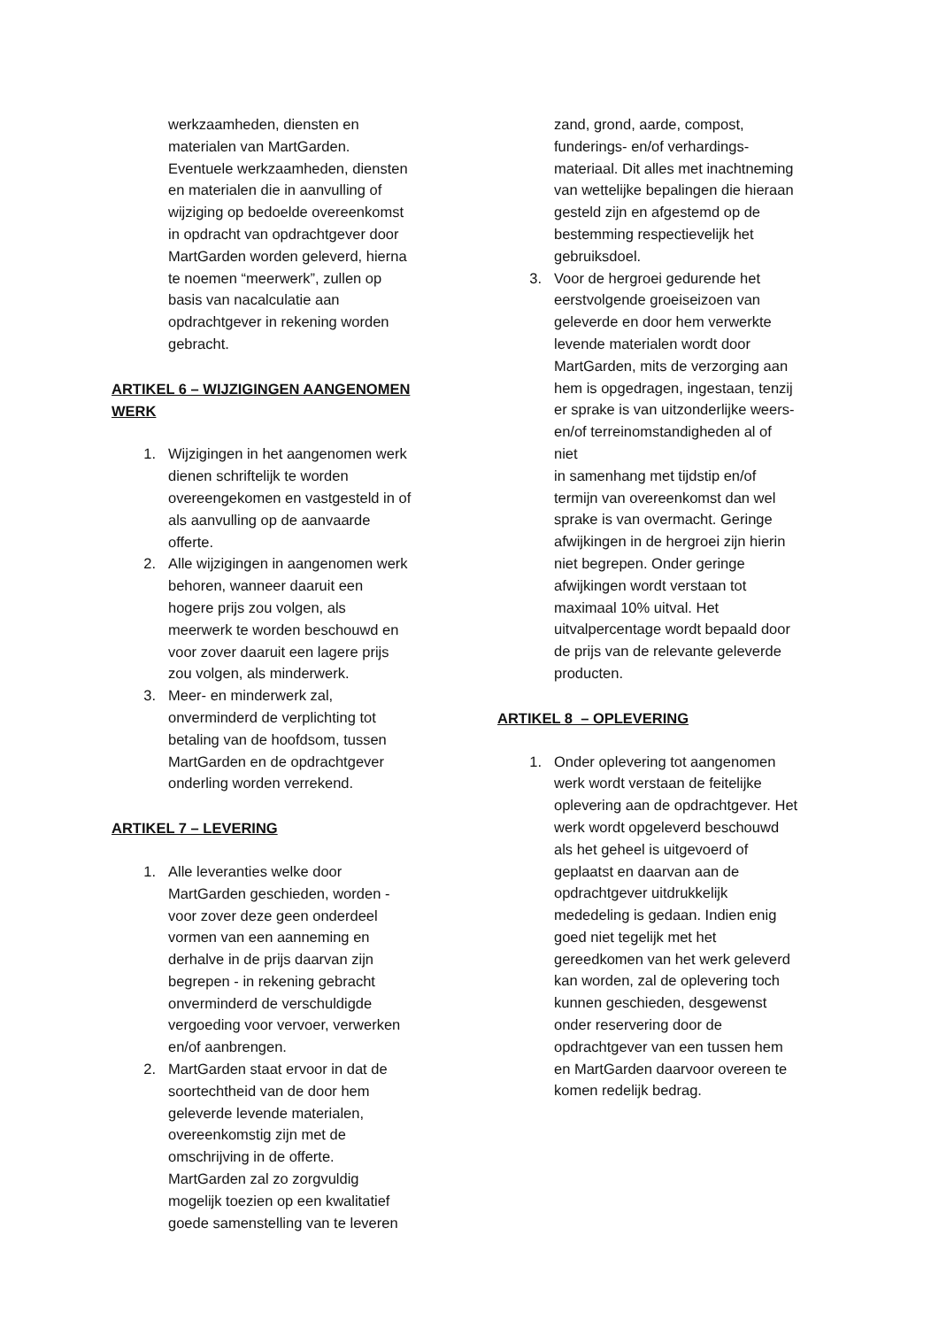werkzaamheden, diensten en materialen van MartGarden. Eventuele werkzaamheden, diensten en materialen die in aanvulling of wijziging op bedoelde overeenkomst in opdracht van opdrachtgever door MartGarden worden geleverd, hierna te noemen “meerwerk”, zullen op basis van nacalculatie aan opdrachtgever in rekening worden gebracht.
ARTIKEL 6 – WIJZIGINGEN AANGENOMEN WERK
1. Wijzigingen in het aangenomen werk dienen schriftelijk te worden overeengekomen en vastgesteld in of als aanvulling op de aanvaarde offerte.
2. Alle wijzigingen in aangenomen werk behoren, wanneer daaruit een hogere prijs zou volgen, als meerwerk te worden beschouwd en voor zover daaruit een lagere prijs zou volgen, als minderwerk.
3. Meer- en minderwerk zal, onverminderd de verplichting tot betaling van de hoofdsom, tussen MartGarden en de opdrachtgever onderling worden verrekend.
ARTIKEL 7 – LEVERING
1. Alle leveranties welke door MartGarden geschieden, worden - voor zover deze geen onderdeel vormen van een aanneming en derhalve in de prijs daarvan zijn begrepen - in rekening gebracht onverminderd de verschuldigde vergoeding voor vervoer, verwerken en/of aanbrengen.
2. MartGarden staat ervoor in dat de soortechtheid van de door hem geleverde levende materialen, overeenkomstig zijn met de omschrijving in de offerte. MartGarden zal zo zorgvuldig mogelijk toezien op een kwalitatief goede samenstelling van te leveren
zand, grond, aarde, compost, funderings- en/of verhardings-materiaal. Dit alles met inachtneming van wettelijke bepalingen die hieraan gesteld zijn en afgestemd op de bestemming respectievelijk het gebruiksdoel.
3. Voor de hergroei gedurende het eerstvolgende groeiseizoen van geleverde en door hem verwerkte levende materialen wordt door MartGarden, mits de verzorging aan hem is opgedragen, ingestaan, tenzij er sprake is van uitzonderlijke weers- en/of terreinomstandigheden al of niet
in samenhang met tijdstip en/of termijn van overeenkomst dan wel sprake is van overmacht. Geringe afwijkingen in de hergroei zijn hierin niet begrepen. Onder geringe afwijkingen wordt verstaan tot maximaal 10% uitval. Het uitvalpercentage wordt bepaald door de prijs van de relevante geleverde producten.
ARTIKEL 8 – OPLEVERING
1. Onder oplevering tot aangenomen werk wordt verstaan de feitelijke oplevering aan de opdrachtgever. Het werk wordt opgeleverd beschouwd als het geheel is uitgevoerd of geplaatst en daarvan aan de opdrachtgever uitdrukkelijk mededeling is gedaan. Indien enig goed niet tegelijk met het gereedkomen van het werk geleverd kan worden, zal de oplevering toch kunnen geschieden, desgewenst onder reservering door de opdrachtgever van een tussen hem en MartGarden daarvoor overeen te komen redelijk bedrag.